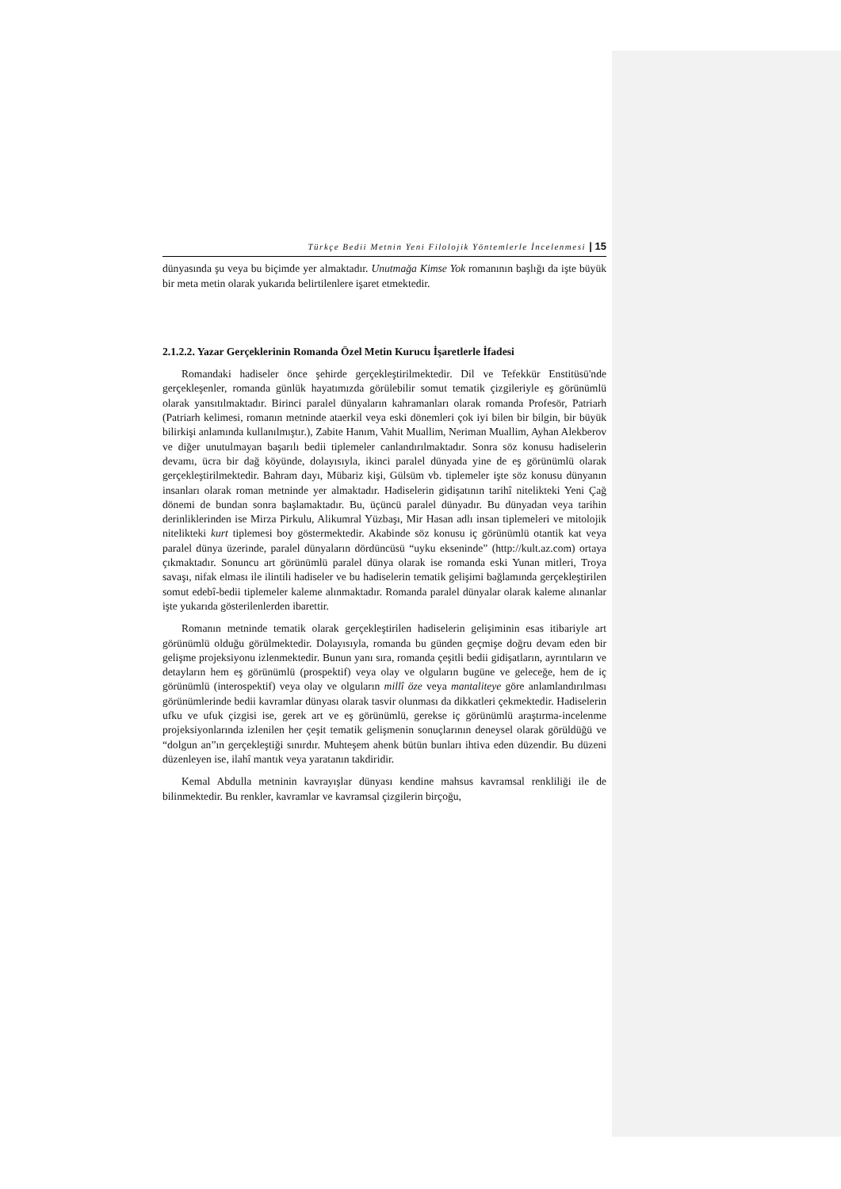Türkçe Bedii Metnin Yeni Filolojik Yöntemlerle İncelenmesi | 15
dünyasında şu veya bu biçimde yer almaktadır. Unutmağa Kimse Yok romanının başlığı da işte büyük bir meta metin olarak yukarıda belirtilenlere işaret etmektedir.
2.1.2.2. Yazar Gerçeklerinin Romanda Özel Metin Kurucu İşaretlerle İfadesi
Romandaki hadiseler önce şehirde gerçekleştirilmektedir. Dil ve Tefekkür Enstitüsü'nde gerçekleşenler, romanda günlük hayatımızda görülebilir somut tematik çizgileriyle eş görünümlü olarak yansıtılmaktadır. Birinci paralel dünyaların kahramanları olarak romanda Profesör, Patriarh (Patriarh kelimesi, romanın metninde ataerkil veya eski dönemleri çok iyi bilen bir bilgin, bir büyük bilirkişi anlamında kullanılmıştır.), Zabite Hanım, Vahit Muallim, Neriman Muallim, Ayhan Alekberov ve diğer unutulmayan başarılı bedii tiplemeler canlandırılmaktadır. Sonra söz konusu hadiselerin devamı, ücra bir dağ köyünde, dolayısıyla, ikinci paralel dünyada yine de eş görünümlü olarak gerçekleştirilmektedir. Bahram dayı, Mübariz kişi, Gülsüm vb. tiplemeler işte söz konusu dünyanın insanları olarak roman metninde yer almaktadır. Hadiselerin gidişatının tarihî nitelikteki Yeni Çağ dönemi de bundan sonra başlamaktadır. Bu, üçüncü paralel dünyadır. Bu dünyadan veya tarihin derinliklerinden ise Mirza Pirkulu, Alikumral Yüzbaşı, Mir Hasan adlı insan tiplemeleri ve mitolojik nitelikteki kurt tiplemesi boy göstermektedir. Akabinde söz konusu iç görünümlü otantik kat veya paralel dünya üzerinde, paralel dünyaların dördüncüsü “uyku ekseninde” (http://kult.az.com) ortaya çıkmaktadır. Sonuncu art görünümlü paralel dünya olarak ise romanda eski Yunan mitleri, Troya savaşı, nifak elması ile ilintili hadiseler ve bu hadiselerin tematik gelişimi bağlamında gerçekleştirilen somut edebî-bedii tiplemeler kaleme alınmaktadır. Romanda paralel dünyalar olarak kaleme alınanlar işte yukarıda gösterilenlerden ibarettir.
Romanın metninde tematik olarak gerçekleştirilen hadiselerin gelişiminin esas itibariyle art görünümlü olduğu görülmektedir. Dolayısıyla, romanda bu günden geçmişe doğru devam eden bir gelişme projeksiyonu izlenmektedir. Bunun yanı sıra, romanda çeşitli bedii gidişatların, ayrıntıların ve detayların hem eş görünümlü (prospektif) veya olay ve olguların bugüne ve geleceğe, hem de iç görünümlü (interospektif) veya olay ve olguların millî öze veya mantaliteye göre anlamlandırılması görünümlerinde bedii kavramlar dünyası olarak tasvir olunması da dikkatleri çekmektedir. Hadiselerin ufku ve ufuk çizgisi ise, gerek art ve eş görünümlü, gerekse iç görünümlü araştırma-incelenme projeksiyonlarında izlenilen her çeşit tematik gelişmenin sonuçlarının deneysel olarak görüldüğü ve “dolgun an”ın gerçekleştiği sınırdır. Muhteşem ahenk bütün bunları ihtiva eden düzendir. Bu düzeni düzenleyen ise, ilahî mantık veya yaratanın takdiridir.
Kemal Abdulla metninin kavrayışlar dünyası kendine mahsus kavramsal renkliliği ile de bilinmektedir. Bu renkler, kavramlar ve kavramsal çizgilerin birçoğu,